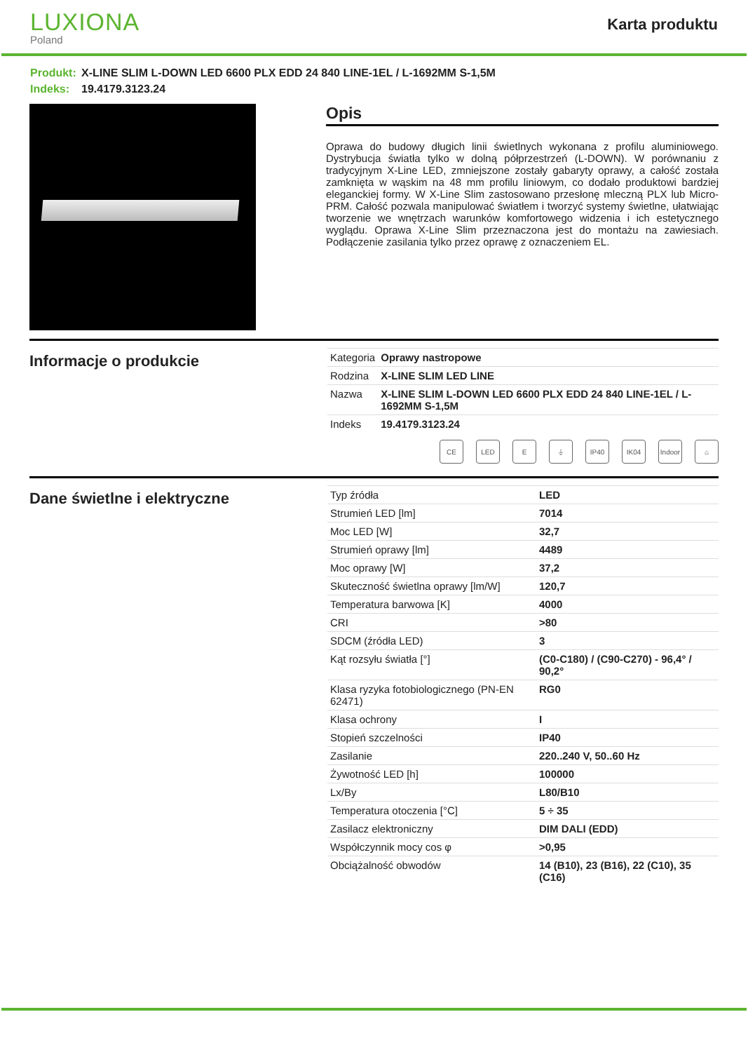LUXIONA
Poland
Karta produktu
Produkt: X-LINE SLIM L-DOWN LED 6600 PLX EDD 24 840 LINE-1EL / L-1692MM S-1,5M
Indeks: 19.4179.3123.24
Opis
Oprawa do budowy długich linii świetlnych wykonana z profilu aluminiowego. Dystrybucja światła tylko w dolną półprzestrzeń (L-DOWN). W porównaniu z tradycyjnym X-Line LED, zmniejszone zostały gabaryty oprawy, a całość została zamknięta w wąskim na 48 mm profilu liniowym, co dodało produktowi bardziej eleganckiej formy. W X-Line Slim zastosowano przesłonę mleczną PLX lub Micro-PRM. Całość pozwala manipulować światłem i tworzyć systemy świetlne, ułatwiając tworzenie we wnętrzach warunków komfortowego widzenia i ich estetycznego wyglądu. Oprawa X-Line Slim przeznaczona jest do montażu na zawiesiach. Podłączenie zasilania tylko przez oprawę z oznaczeniem EL.
Informacje o produkcie
| Kategoria | Oprawy nastropowe |
| Rodzina | X-LINE SLIM LED LINE |
| Nazwa | X-LINE SLIM L-DOWN LED 6600 PLX EDD 24 840 LINE-1EL / L-1692MM S-1,5M |
| Indeks | 19.4179.3123.24 |
CE LED E ⏚ IP40 IK04 Indoor
⌂
Dane świetlne i elektryczne
| Typ źródła | LED |
| Strumień LED [lm] | 7014 |
| Moc LED [W] | 32,7 |
| Strumień oprawy [lm] | 4489 |
| Moc oprawy [W] | 37,2 |
| Skuteczność świetlna oprawy [lm/W] | 120,7 |
| Temperatura barwowa [K] | 4000 |
| CRI | >80 |
| SDCM (źródła LED) | 3 |
| Kąt rozsyłu światła [°] | (C0-C180) / (C90-C270) - 96,4° / 90,2° |
| Klasa ryzyka fotobiologicznego (PN-EN 62471) | RG0 |
| Klasa ochrony | I |
| Stopień szczelności | IP40 |
| Zasilanie | 220..240 V, 50..60 Hz |
| Żywotność LED [h] | 100000 |
| Lx/By | L80/B10 |
| Temperatura otoczenia [°C] | 5 ÷ 35 |
| Zasilacz elektroniczny | DIM DALI (EDD) |
| Współczynnik mocy cos φ | >0,95 |
| Obciążalność obwodów | 14 (B10), 23 (B16), 22 (C10), 35 (C16) |